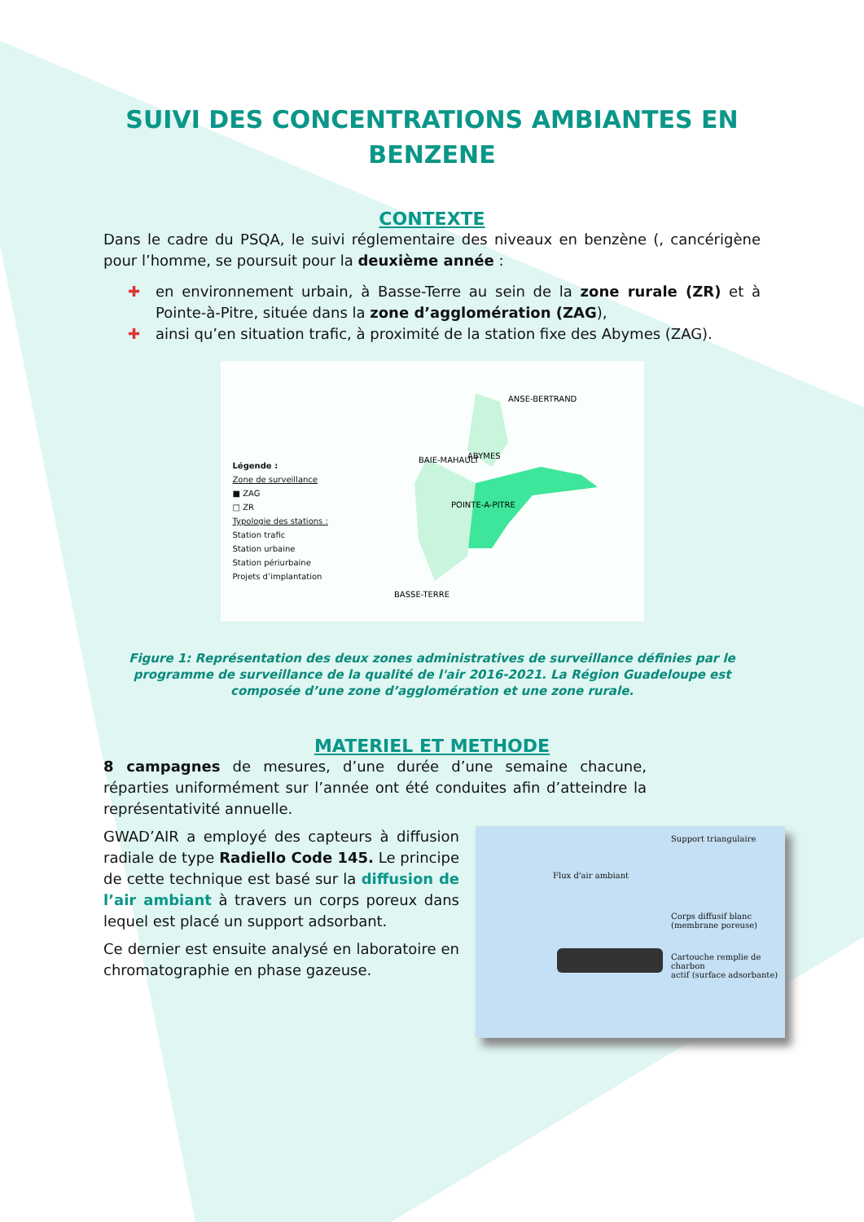SUIVI DES CONCENTRATIONS AMBIANTES EN BENZENE
CONTEXTE
Dans le cadre du PSQA, le suivi réglementaire des niveaux en benzène (, cancérigène pour l’homme, se poursuit pour la deuxième année :
✚ en environnement urbain, à Basse-Terre au sein de la zone rurale (ZR) et à Pointe-à-Pitre, située dans la zone d’agglomération (ZAG),
✚ ainsi qu’en situation trafic, à proximité de la station fixe des Abymes (ZAG).
Légende :
Zone de surveillance
■ ZAG
□ ZR
Typologie des stations :
Station trafic
Station urbaine
Station périurbaine
Projets d’implantation
ANSE-BERTRAND
ABYMES
BAIE-MAHAULT
POINTE-A-PITRE
BASSE-TERRE
Figure 1: Représentation des deux zones administratives de surveillance définies par le programme de surveillance de la qualité de l'air 2016-2021. La Région Guadeloupe est composée d’une zone d’agglomération et une zone rurale.
MATERIEL ET METHODE
8 campagnes de mesures, d’une durée d’une semaine chacune, réparties uniformément sur l’année ont été conduites afin d’atteindre la représentativité annuelle.
Support triangulaire
Flux d'air ambiant
Corps diffusif blanc
(membrane poreuse)
Cartouche remplie de charbon
actif (surface adsorbante)
GWAD’AIR a employé des capteurs à diffusion radiale de type Radiello Code 145. Le principe de cette technique est basé sur la diffusion de l’air ambiant à travers un corps poreux dans lequel est placé un support adsorbant.
Ce dernier est ensuite analysé en laboratoire en chromatographie en phase gazeuse.